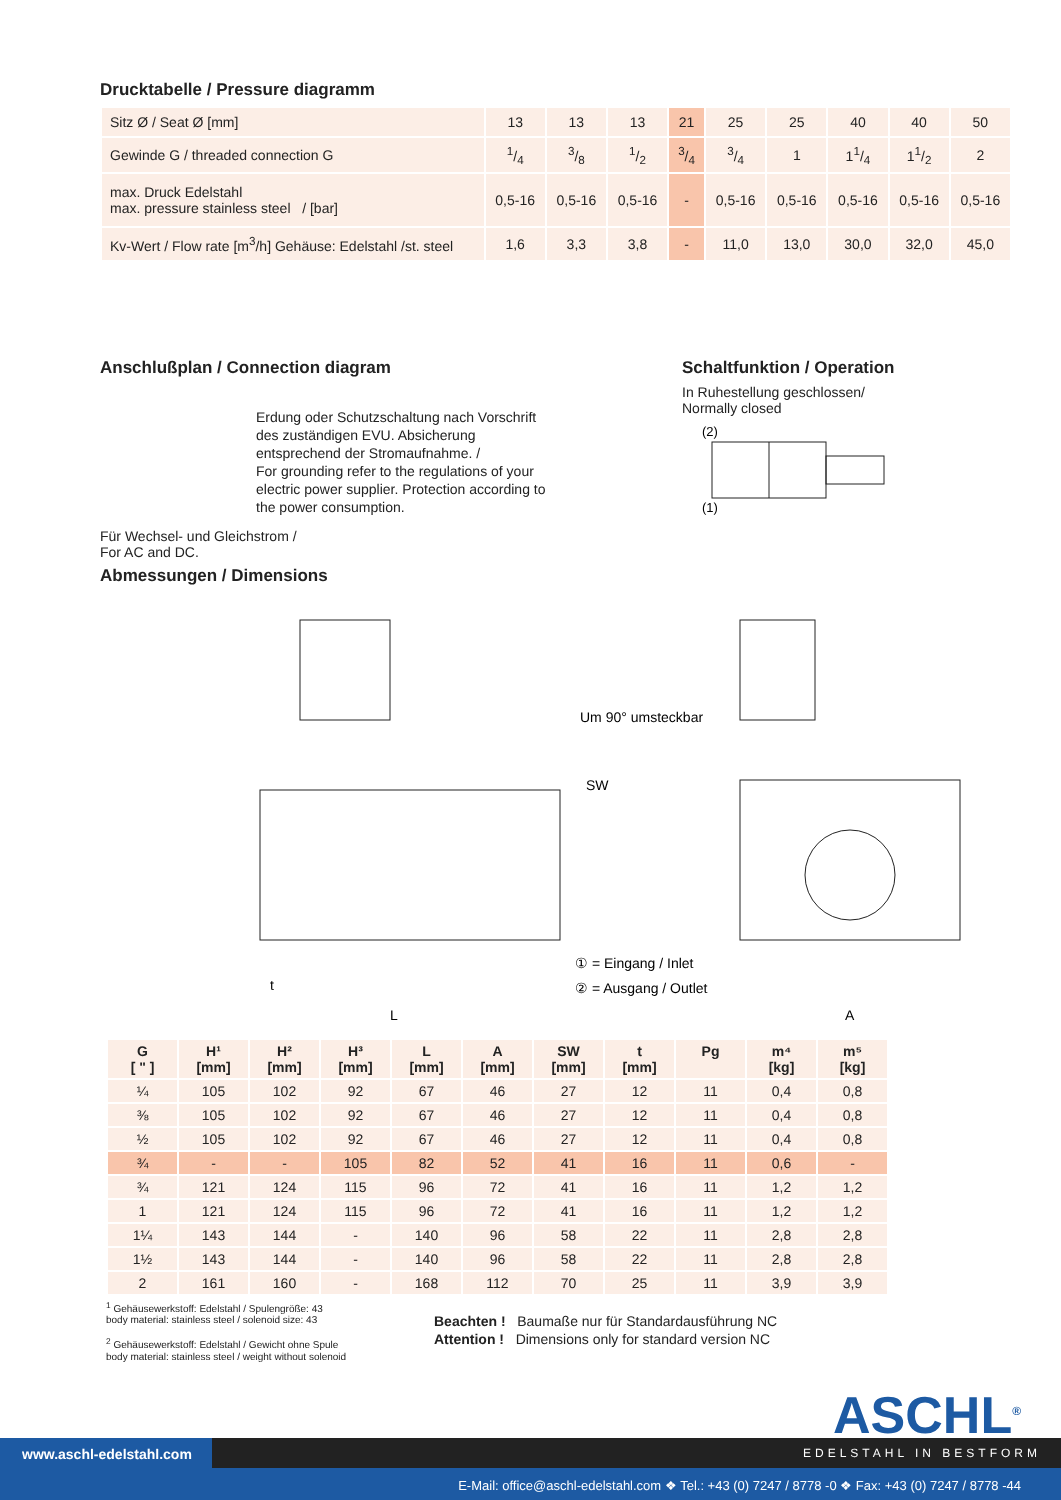Drucktabelle / Pressure diagramm
| Sitz Ø / Seat Ø [mm] | 13 | 13 | 13 | 21 | 25 | 25 | 40 | 40 | 50 |
| Gewinde G / threaded connection G | 1/4 | 3/8 | 1/2 | 3/4 | 3/4 | 1 | 11/4 | 11/2 | 2 |
| max. Druck Edelstahl max. pressure stainless steel / [bar] | 0,5-16 | 0,5-16 | 0,5-16 | - | 0,5-16 | 0,5-16 | 0,5-16 | 0,5-16 | 0,5-16 |
| Kv-Wert / Flow rate [m<sup>3</sup>/h] Gehäuse: Edelstahl /st. steel | 1,6 | 3,3 | 3,8 | - | 11,0 | 13,0 | 30,0 | 32,0 | 45,0 |
Anschlußplan / Connection diagram
Erdung oder Schutzschaltung nach Vorschrift des zuständigen EVU. Absicherung entsprechend der Stromaufnahme. /
For grounding refer to the regulations of your electric power supplier. Protection according to the power consumption.
Für Wechsel- und Gleichstrom /
For AC and DC.
Abmessungen / Dimensions
Schaltfunktion / Operation
In Ruhestellung geschlossen/
Normally closed
(2)
(1)
Um 90° umsteckbar
SW
① = Eingang / Inlet
② = Ausgang / Outlet
L
A
t
| G [ " ] | H¹ [mm] | H² [mm] | H³ [mm] | L [mm] | A [mm] | SW [mm] | t [mm] | Pg | m⁴ [kg] | m⁵ [kg] |
| --- | --- | --- | --- | --- | --- | --- | --- | --- | --- | --- |
| ¼ | 105 | 102 | 92 | 67 | 46 | 27 | 12 | 11 | 0,4 | 0,8 |
| ⅜ | 105 | 102 | 92 | 67 | 46 | 27 | 12 | 11 | 0,4 | 0,8 |
| ½ | 105 | 102 | 92 | 67 | 46 | 27 | 12 | 11 | 0,4 | 0,8 |
| ¾ | - | - | 105 | 82 | 52 | 41 | 16 | 11 | 0,6 | - |
| ¾ | 121 | 124 | 115 | 96 | 72 | 41 | 16 | 11 | 1,2 | 1,2 |
| 1 | 121 | 124 | 115 | 96 | 72 | 41 | 16 | 11 | 1,2 | 1,2 |
| 1¼ | 143 | 144 | - | 140 | 96 | 58 | 22 | 11 | 2,8 | 2,8 |
| 1½ | 143 | 144 | - | 140 | 96 | 58 | 22 | 11 | 2,8 | 2,8 |
| 2 | 161 | 160 | - | 168 | 112 | 70 | 25 | 11 | 3,9 | 3,9 |
<sup>1</sup> Gehäusewerkstoff: Edelstahl / Spulengröße: 43
body material: stainless steel / solenoid size: 43
<sup>2</sup> Gehäusewerkstoff: Edelstahl / Gewicht ohne Spule
body material: stainless steel / weight without solenoid
Beachten ! Baumaße nur für Standardausführung NC
Attention ! Dimensions only for standard version NC
ASCHL<sup>®</sup>
EDELSTAHL IN BESTFORM
www.aschl-edelstahl.com
E-Mail: office@aschl-edelstahl.com ❖ Tel.: +43 (0) 7247 / 8778 -0 ❖ Fax: +43 (0) 7247 / 8778 -44